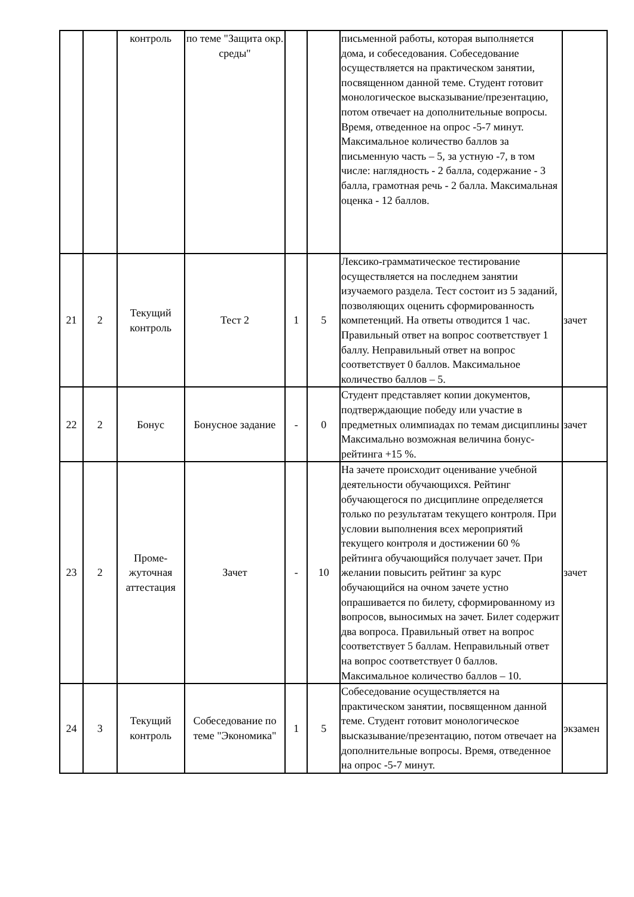| | | контроль | по теме "Защита окр. среды" | | | письменной работы, которая выполняется дома, и собеседования. Собеседование осуществляется на практическом занятии, посвященном данной теме. Студент готовит монологическое высказывание/презентацию, потом отвечает на дополнительные вопросы. Время, отведенное на опрос -5-7 минут. Максимальное количество баллов за письменную часть – 5, за устную -7, в том числе: наглядность - 2 балла, содержание - 3 балла, грамотная речь - 2 балла. Максимальная оценка - 12 баллов. | |
| 21 | 2 | Текущий контроль | Тест 2 | 1 | 5 | Лексико-грамматическое тестирование осуществляется на последнем занятии изучаемого раздела. Тест состоит из 5 заданий, позволяющих оценить сформированность компетенций. На ответы отводится 1 час. Правильный ответ на вопрос соответствует 1 баллу. Неправильный ответ на вопрос соответствует 0 баллов. Максимальное количество баллов – 5. | зачет |
| 22 | 2 | Бонус | Бонусное задание | - | 0 | Студент представляет копии документов, подтверждающие победу или участие в предметных олимпиадах по темам дисциплины Максимально возможная величина бонус-рейтинга +15 %. | зачет |
| 23 | 2 | Проме- жуточная аттестация | Зачет | - | 10 | На зачете происходит оценивание учебной деятельности обучающихся. Рейтинг обучающегося по дисциплине определяется только по результатам текущего контроля. При условии выполнения всех мероприятий текущего контроля и достижении 60 % рейтинга обучающийся получает зачет. При желании повысить рейтинг за курс обучающийся на очном зачете устно опрашивается по билету, сформированному из вопросов, выносимых на зачет. Билет содержит два вопроса. Правильный ответ на вопрос соответствует 5 баллам. Неправильный ответ на вопрос соответствует 0 баллов. Максимальное количество баллов – 10. | зачет |
| 24 | 3 | Текущий контроль | Собеседование по теме "Экономика" | 1 | 5 | Собеседование осуществляется на практическом занятии, посвященном данной теме. Студент готовит монологическое высказывание/презентацию, потом отвечает на дополнительные вопросы. Время, отведенное на опрос -5-7 минут. | экзамен |